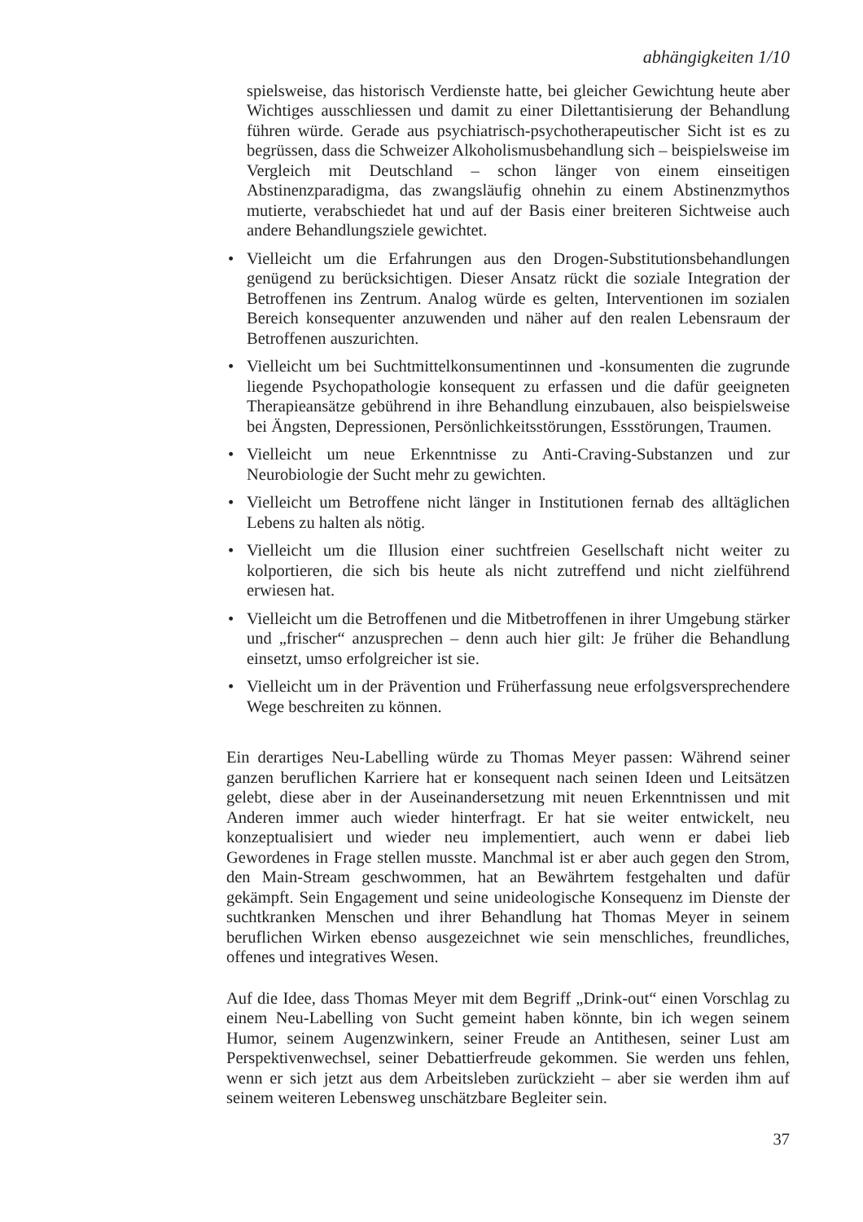abhängigkeiten 1/10
spielsweise, das historisch Verdienste hatte, bei gleicher Gewichtung heute aber Wichtiges ausschliessen und damit zu einer Dilettantisierung der Behandlung führen würde. Gerade aus psychiatrisch-psychotherapeutischer Sicht ist es zu begrüssen, dass die Schweizer Alkoholismusbehandlung sich – beispielsweise im Vergleich mit Deutschland – schon länger von einem einseitigen Abstinenzparadigma, das zwangsläufig ohnehin zu einem Abstinenzmythos mutierte, verabschiedet hat und auf der Basis einer breiteren Sichtweise auch andere Behandlungsziele gewichtet.
• Vielleicht um die Erfahrungen aus den Drogen-Substitutionsbehandlungen genügend zu berücksichtigen. Dieser Ansatz rückt die soziale Integration der Betroffenen ins Zentrum. Analog würde es gelten, Interventionen im sozialen Bereich konsequenter anzuwenden und näher auf den realen Lebensraum der Betroffenen auszurichten.
• Vielleicht um bei Suchtmittelkonsumentinnen und -konsumenten die zugrunde liegende Psychopathologie konsequent zu erfassen und die dafür geeigneten Therapieansätze gebührend in ihre Behandlung einzubauen, also beispielsweise bei Ängsten, Depressionen, Persönlichkeitsstörungen, Essstörungen, Traumen.
• Vielleicht um neue Erkenntnisse zu Anti-Craving-Substanzen und zur Neurobiologie der Sucht mehr zu gewichten.
• Vielleicht um Betroffene nicht länger in Institutionen fernab des alltäglichen Lebens zu halten als nötig.
• Vielleicht um die Illusion einer suchtfreien Gesellschaft nicht weiter zu kolportieren, die sich bis heute als nicht zutreffend und nicht zielführend erwiesen hat.
• Vielleicht um die Betroffenen und die Mitbetroffenen in ihrer Umgebung stärker und „frischer“ anzusprechen – denn auch hier gilt: Je früher die Behandlung einsetzt, umso erfolgreicher ist sie.
• Vielleicht um in der Prävention und Früherfassung neue erfolgsversprechendere Wege beschreiten zu können.
Ein derartiges Neu-Labelling würde zu Thomas Meyer passen: Während seiner ganzen beruflichen Karriere hat er konsequent nach seinen Ideen und Leitsätzen gelebt, diese aber in der Auseinandersetzung mit neuen Erkenntnissen und mit Anderen immer auch wieder hinterfragt. Er hat sie weiter entwickelt, neu konzeptualisiert und wieder neu implementiert, auch wenn er dabei lieb Gewordenes in Frage stellen musste. Manchmal ist er aber auch gegen den Strom, den Main-Stream geschwommen, hat an Bewährtem festgehalten und dafür gekämpft. Sein Engagement und seine unideologische Konsequenz im Dienste der suchtkranken Menschen und ihrer Behandlung hat Thomas Meyer in seinem beruflichen Wirken ebenso ausgezeichnet wie sein menschliches, freundliches, offenes und integratives Wesen.
Auf die Idee, dass Thomas Meyer mit dem Begriff „Drink-out“ einen Vorschlag zu einem Neu-Labelling von Sucht gemeint haben könnte, bin ich wegen seinem Humor, seinem Augenzwinkern, seiner Freude an Antithesen, seiner Lust am Perspektivenwechsel, seiner Debattierfreude gekommen. Sie werden uns fehlen, wenn er sich jetzt aus dem Arbeitsleben zurückzieht – aber sie werden ihm auf seinem weiteren Lebensweg unschätzbare Begleiter sein.
37